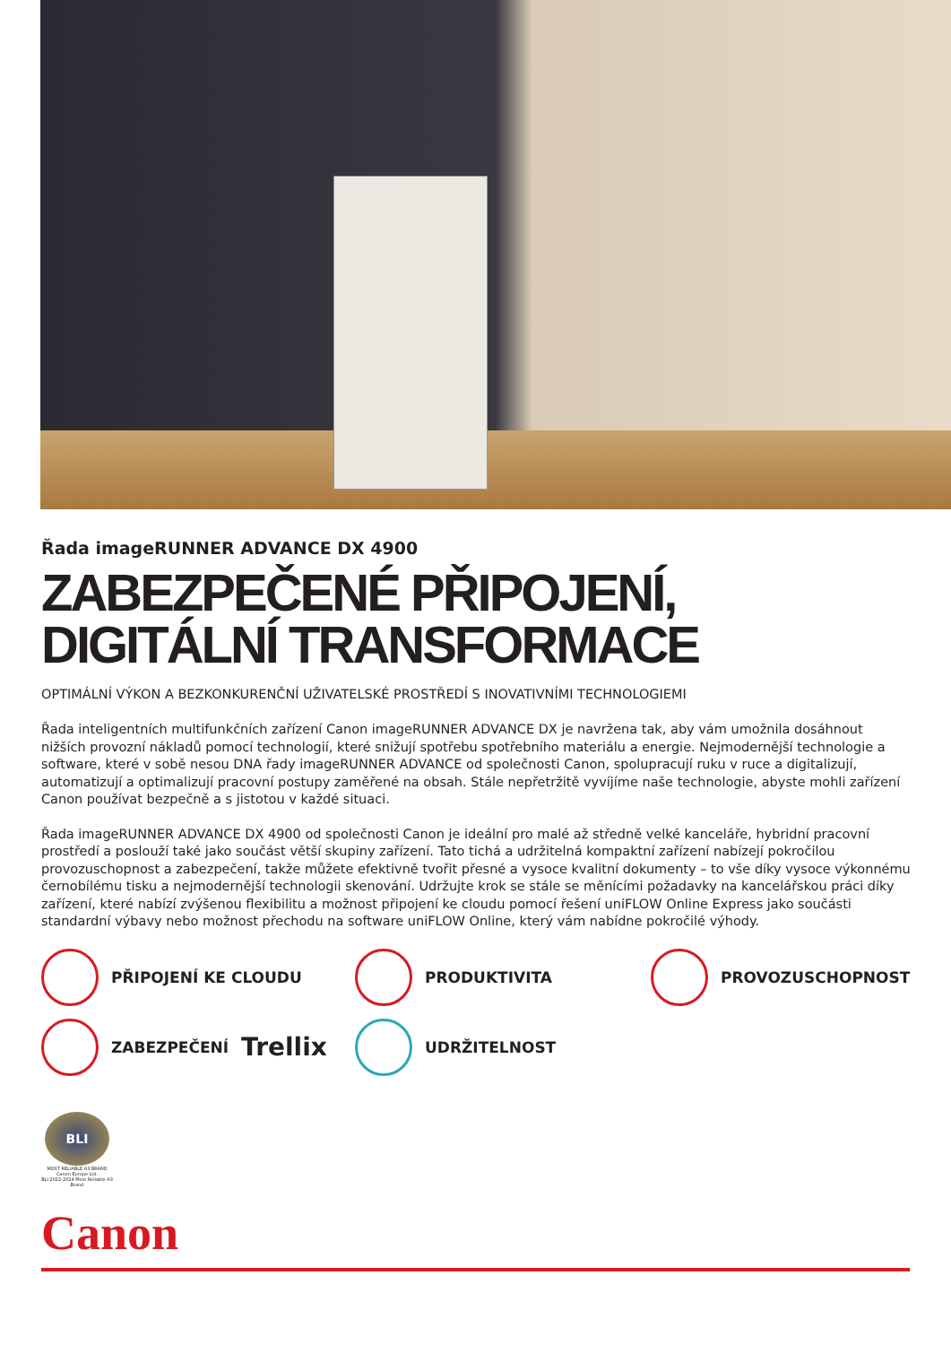Řada imageRUNNER ADVANCE DX 4900
ZABEZPEČENÉ PŘIPOJENÍ, DIGITÁLNÍ TRANSFORMACE
OPTIMÁLNÍ VÝKON A BEZKONKURENČNÍ UŽIVATELSKÉ PROSTŘEDÍ S INOVATIVNÍMI TECHNOLOGIEMI
Řada inteligentních multifunkčních zařízení Canon imageRUNNER ADVANCE DX je navržena tak, aby vám umožnila dosáhnout nižších provozní nákladů pomocí technologií, které snižují spotřebu spotřebního materiálu a energie. Nejmodernější technologie a software, které v sobě nesou DNA řady imageRUNNER ADVANCE od společnosti Canon, spolupracují ruku v ruce a digitalizují, automatizují a optimalizují pracovní postupy zaměřené na obsah. Stále nepřetržitě vyvíjíme naše technologie, abyste mohli zařízení Canon používat bezpečně a s jistotou v každé situaci.
Řada imageRUNNER ADVANCE DX 4900 od společnosti Canon je ideální pro malé až středně velké kanceláře, hybridní pracovní prostředí a poslouží také jako součást větší skupiny zařízení. Tato tichá a udržitelná kompaktní zařízení nabízejí pokročilou provozuschopnost a zabezpečení, takže můžete efektivně tvořit přesné a vysoce kvalitní dokumenty – to vše díky vysoce výkonnému černobílému tisku a nejmodernější technologii skenování. Udržujte krok se stále se měnícími požadavky na kancelářskou práci díky zařízení, které nabízí zvýšenou flexibilitu a možnost připojení ke cloudu pomocí řešení uniFLOW Online Express jako součásti standardní výbavy nebo možnost přechodu na software uniFLOW Online, který vám nabídne pokročilé výhody.
PŘIPOJENÍ KE CLOUDU
PRODUKTIVITA
PROVOZUSCHOPNOST
ZABEZPEČENÍ Trellix
UDRŽITELNOST
BLI
MOST RELIABLE A3 BRAND
Canon Europe Ltd.
BLI 2022-2024 Most Reliable A3 Brand
Canon